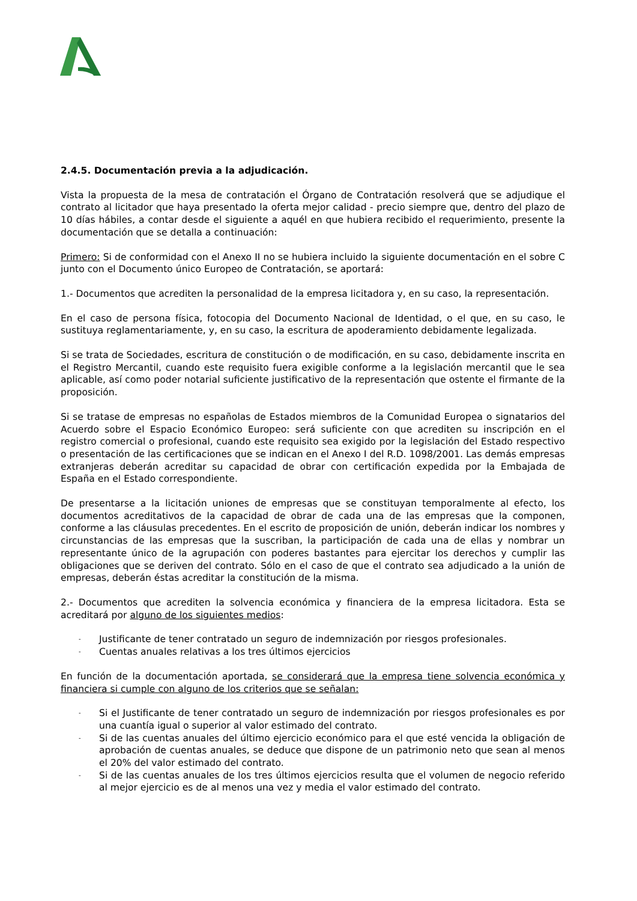2.4.5. Documentación previa a la adjudicación.
Vista la propuesta de la mesa de contratación el Órgano de Contratación resolverá que se adjudique el contrato al licitador que haya presentado la oferta mejor calidad - precio siempre que, dentro del plazo de 10 días hábiles, a contar desde el siguiente a aquél en que hubiera recibido el requerimiento, presente la documentación que se detalla a continuación:
Primero: Si de conformidad con el Anexo II no se hubiera incluido la siguiente documentación en el sobre C junto con el Documento único Europeo de Contratación, se aportará:
1.- Documentos que acrediten la personalidad de la empresa licitadora y, en su caso, la representación.
En el caso de persona física, fotocopia del Documento Nacional de Identidad, o el que, en su caso, le sustituya reglamentariamente, y, en su caso, la escritura de apoderamiento debidamente legalizada.
Si se trata de Sociedades, escritura de constitución o de modificación, en su caso, debidamente inscrita en el Registro Mercantil, cuando este requisito fuera exigible conforme a la legislación mercantil que le sea aplicable, así como poder notarial suficiente justificativo de la representación que ostente el firmante de la proposición.
Si se tratase de empresas no españolas de Estados miembros de la Comunidad Europea o signatarios del Acuerdo sobre el Espacio Económico Europeo: será suficiente con que acrediten su inscripción en el registro comercial o profesional, cuando este requisito sea exigido por la legislación del Estado respectivo o presentación de las certificaciones que se indican en el Anexo I del R.D. 1098/2001. Las demás empresas extranjeras deberán acreditar su capacidad de obrar con certificación expedida por la Embajada de España en el Estado correspondiente.
De presentarse a la licitación uniones de empresas que se constituyan temporalmente al efecto, los documentos acreditativos de la capacidad de obrar de cada una de las empresas que la componen, conforme a las cláusulas precedentes. En el escrito de proposición de unión, deberán indicar los nombres y circunstancias de las empresas que la suscriban, la participación de cada una de ellas y nombrar un representante único de la agrupación con poderes bastantes para ejercitar los derechos y cumplir las obligaciones que se deriven del contrato. Sólo en el caso de que el contrato sea adjudicado a la unión de empresas, deberán éstas acreditar la constitución de la misma.
2.- Documentos que acrediten la solvencia económica y financiera de la empresa licitadora. Esta se acreditará por alguno de los siguientes medios:
- Justificante de tener contratado un seguro de indemnización por riesgos profesionales.
- Cuentas anuales relativas a los tres últimos ejercicios
En función de la documentación aportada, se considerará que la empresa tiene solvencia económica y financiera si cumple con alguno de los criterios que se señalan:
- Si el Justificante de tener contratado un seguro de indemnización por riesgos profesionales es por una cuantía igual o superior al valor estimado del contrato.
- Si de las cuentas anuales del último ejercicio económico para el que esté vencida la obligación de aprobación de cuentas anuales, se deduce que dispone de un patrimonio neto que sean al menos el 20% del valor estimado del contrato.
- Si de las cuentas anuales de los tres últimos ejercicios resulta que el volumen de negocio referido al mejor ejercicio es de al menos una vez y media el valor estimado del contrato.